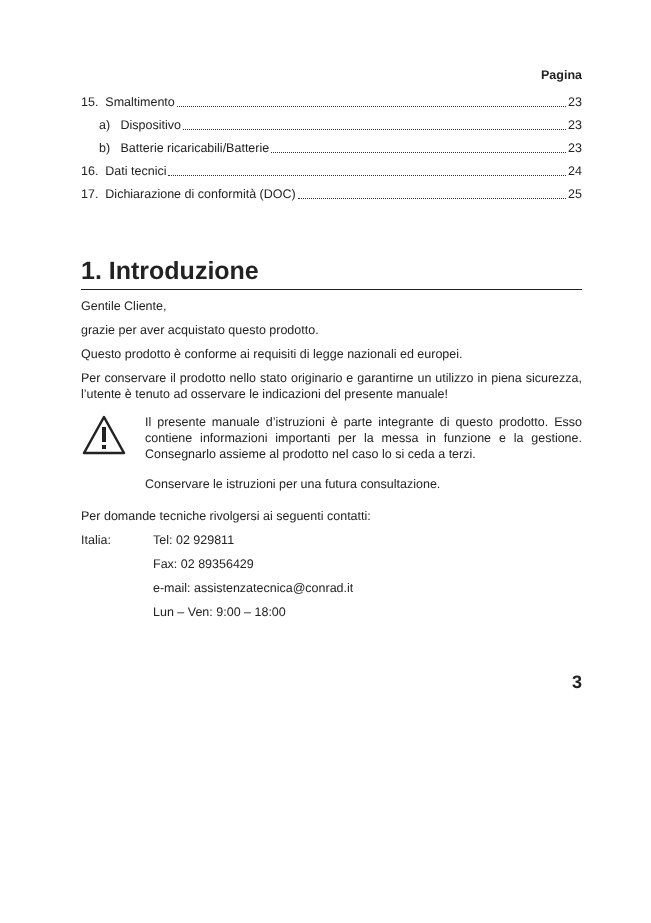Pagina
15. Smaltimento 23
a) Dispositivo 23
b) Batterie ricaricabili/Batterie 23
16. Dati tecnici 24
17. Dichiarazione di conformità (DOC) 25
1. Introduzione
Gentile Cliente,
grazie per aver acquistato questo prodotto.
Questo prodotto è conforme ai requisiti di legge nazionali ed europei.
Per conservare il prodotto nello stato originario e garantirne un utilizzo in piena sicurezza, l’utente è tenuto ad osservare le indicazioni del presente manuale!
Il presente manuale d’istruzioni è parte integrante di questo prodotto. Esso contiene informazioni importanti per la messa in funzione e la gestione. Consegnarlo assieme al prodotto nel caso lo si ceda a terzi.
Conservare le istruzioni per una futura consultazione.
Per domande tecniche rivolgersi ai seguenti contatti:
Italia: Tel: 02 929811
Fax: 02 89356429
e-mail: assistenzatecnica@conrad.it
Lun – Ven: 9:00 – 18:00
3